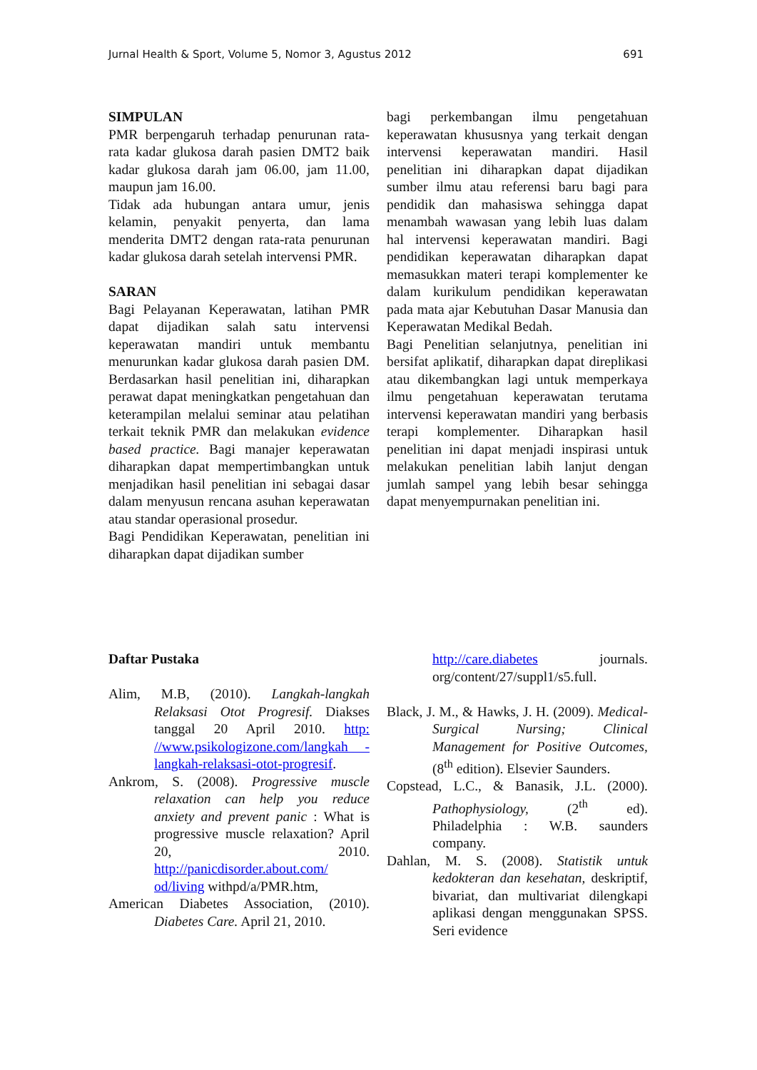Jurnal Health & Sport, Volume 5, Nomor 3, Agustus 2012 691
SIMPULAN
PMR berpengaruh terhadap penurunan rata-rata kadar glukosa darah pasien DMT2 baik kadar glukosa darah jam 06.00, jam 11.00, maupun jam 16.00.
Tidak ada hubungan antara umur, jenis kelamin, penyakit penyerta, dan lama menderita DMT2 dengan rata-rata penurunan kadar glukosa darah setelah intervensi PMR.
SARAN
Bagi Pelayanan Keperawatan, latihan PMR dapat dijadikan salah satu intervensi keperawatan mandiri untuk membantu menurunkan kadar glukosa darah pasien DM. Berdasarkan hasil penelitian ini, diharapkan perawat dapat meningkatkan pengetahuan dan keterampilan melalui seminar atau pelatihan terkait teknik PMR dan melakukan evidence based practice. Bagi manajer keperawatan diharapkan dapat mempertimbangkan untuk menjadikan hasil penelitian ini sebagai dasar dalam menyusun rencana asuhan keperawatan atau standar operasional prosedur.
Bagi Pendidikan Keperawatan, penelitian ini diharapkan dapat dijadikan sumber
bagi perkembangan ilmu pengetahuan keperawatan khususnya yang terkait dengan intervensi keperawatan mandiri. Hasil penelitian ini diharapkan dapat dijadikan sumber ilmu atau referensi baru bagi para pendidik dan mahasiswa sehingga dapat menambah wawasan yang lebih luas dalam hal intervensi keperawatan mandiri. Bagi pendidikan keperawatan diharapkan dapat memasukkan materi terapi komplementer ke dalam kurikulum pendidikan keperawatan pada mata ajar Kebutuhan Dasar Manusia dan Keperawatan Medikal Bedah.
Bagi Penelitian selanjutnya, penelitian ini bersifat aplikatif, diharapkan dapat direplikasi atau dikembangkan lagi untuk memperkaya ilmu pengetahuan keperawatan terutama intervensi keperawatan mandiri yang berbasis terapi komplementer. Diharapkan hasil penelitian ini dapat menjadi inspirasi untuk melakukan penelitian labih lanjut dengan jumlah sampel yang lebih besar sehingga dapat menyempurnakan penelitian ini.
Daftar Pustaka
Alim, M.B, (2010). Langkah-langkah Relaksasi Otot Progresif. Diakses tanggal 20 April 2010. http: //www.psikologizone.com/langkah -langkah-relaksasi-otot-progresif.
Ankrom, S. (2008). Progressive muscle relaxation can help you reduce anxiety and prevent panic : What is progressive muscle relaxation? April 20, 2010. http://panicdisorder.about.com/ od/living withpd/a/PMR.htm,
American Diabetes Association, (2010). Diabetes Care. April 21, 2010.
http://care.diabetes journals. org/content/27/suppl1/s5.full.
Black, J. M., & Hawks, J. H. (2009). Medical-Surgical Nursing; Clinical Management for Positive Outcomes, (8<sup>th</sup> edition). Elsevier Saunders.
Copstead, L.C., & Banasik, J.L. (2000). Pathophysiology, (2<sup>th</sup> ed). Philadelphia : W.B. saunders company.
Dahlan, M. S. (2008). Statistik untuk kedokteran dan kesehatan, deskriptif, bivariat, dan multivariat dilengkapi aplikasi dengan menggunakan SPSS. Seri evidence